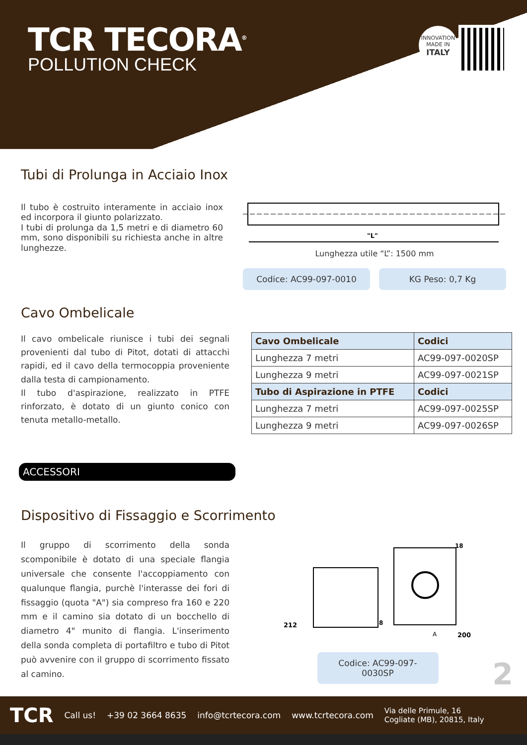TCR TECORA<sup>®</sup>
POLLUTION CHECK
INNOVATION
MADE IN
ITALY
Tubi di Prolunga in Acciaio Inox
Il tubo è costruito interamente in acciaio inox ed incorpora il giunto polarizzato.
I tubi di prolunga da 1,5 metri e di diametro 60 mm, sono disponibili su richiesta anche in altre lunghezze.
"L"
Lunghezza utile “L”: 1500 mm
Codice: AC99-097-0010 KG Peso: 0,7 Kg
Cavo Ombelicale
Il cavo ombelicale riunisce i tubi dei segnali provenienti dal tubo di Pitot, dotati di attacchi rapidi, ed il cavo della termocoppia proveniente dalla testa di campionamento.
Il tubo d'aspirazione, realizzato in PTFE rinforzato, è dotato di un giunto conico con tenuta metallo-metallo.
| Cavo Ombelicale | Codici |
| --- | --- |
| Lunghezza 7 metri | AC99-097-0020SP |
| Lunghezza 9 metri | AC99-097-0021SP |
| Tubo di Aspirazione in PTFE | Codici |
| Lunghezza 7 metri | AC99-097-0025SP |
| Lunghezza 9 metri | AC99-097-0026SP |
ACCESSORI
Dispositivo di Fissaggio e Scorrimento
Il gruppo di scorrimento della sonda scomponibile è dotato di una speciale flangia universale che consente l'accoppiamento con qualunque flangia, purchè l'interasse dei fori di fissaggio (quota "A") sia compreso fra 160 e 220 mm e il camino sia dotato di un bocchello di diametro 4" munito di flangia. L'inserimento della sonda completa di portafiltro e tubo di Pitot può avvenire con il gruppo di scorrimento fissato al camino.
212
8
A
200
18
Codice: AC99-097-0030SP
2
TCR Call us! +39 02 3664 8635 info@tcrtecora.com www.tcrtecora.com Via delle Primule, 16
Cogliate (MB), 20815, Italy